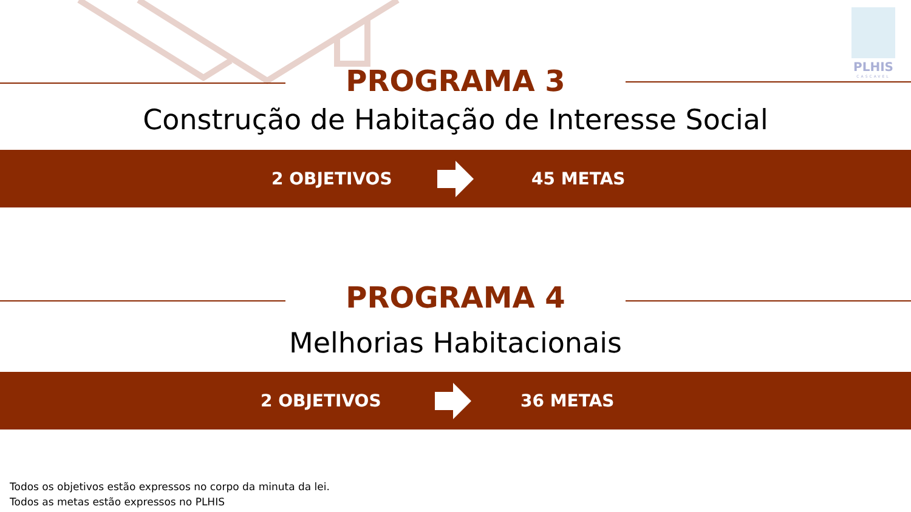PLHIS
CASCAVEL
PROGRAMA 3
Construção de Habitação de Interesse Social
2 OBJETIVOS 45 METAS
PROGRAMA 4
Melhorias Habitacionais
2 OBJETIVOS 36 METAS
Todos os objetivos estão expressos no corpo da minuta da lei.
Todos as metas estão expressos no PLHIS